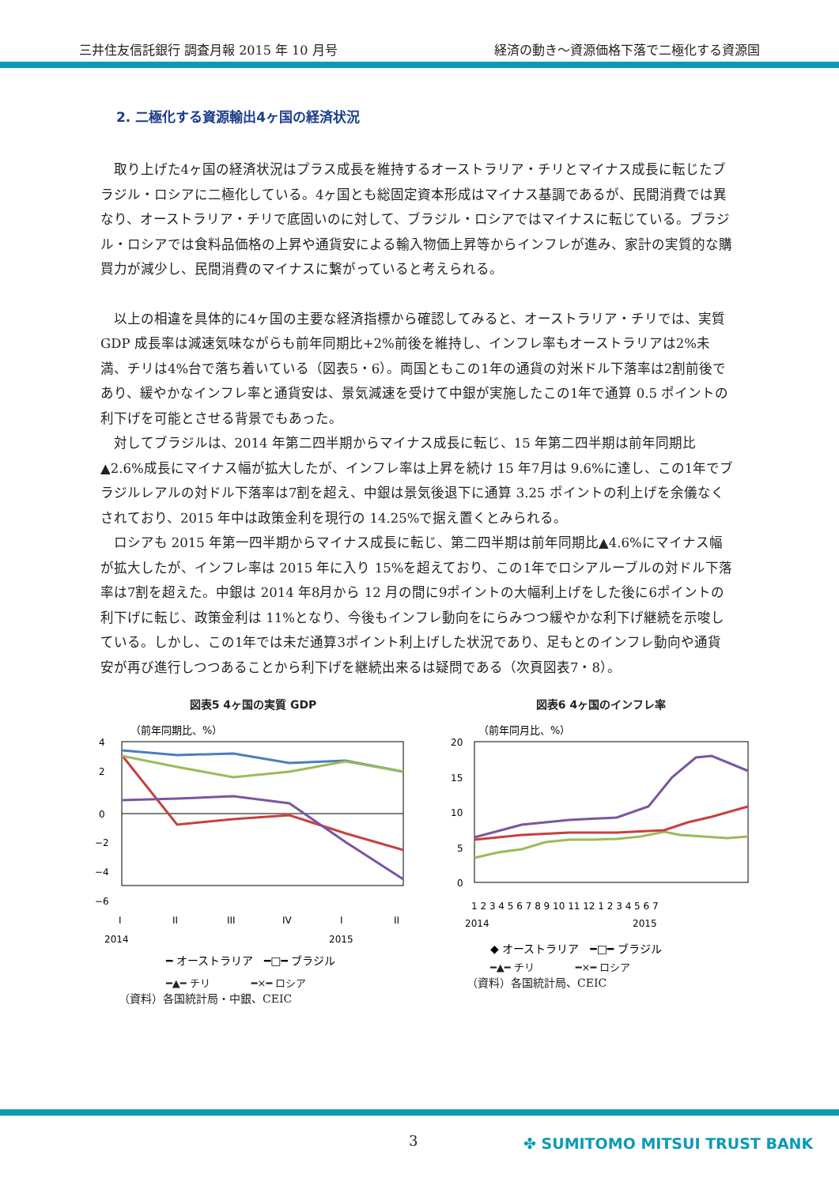三井住友信託銀行 調査月報 2015 年 10 月号 経済の動き～資源価格下落で二極化する資源国
2. 二極化する資源輸出4ヶ国の経済状況
取り上げた4ヶ国の経済状況はプラス成長を維持するオーストラリア・チリとマイナス成長に転じたブラジル・ロシアに二極化している。4ヶ国とも総固定資本形成はマイナス基調であるが、民間消費では異なり、オーストラリア・チリで底固いのに対して、ブラジル・ロシアではマイナスに転じている。ブラジル・ロシアでは食料品価格の上昇や通貨安による輸入物価上昇等からインフレが進み、家計の実質的な購買力が減少し、民間消費のマイナスに繋がっていると考えられる。
以上の相違を具体的に4ヶ国の主要な経済指標から確認してみると、オーストラリア・チリでは、実質 GDP 成長率は減速気味ながらも前年同期比+2%前後を維持し、インフレ率もオーストラリアは2%未満、チリは4%台で落ち着いている（図表5・6）。両国ともこの1年の通貨の対米ドル下落率は2割前後であり、緩やかなインフレ率と通貨安は、景気減速を受けて中銀が実施したこの1年で通算 0.5 ポイントの利下げを可能とさせる背景でもあった。
対してブラジルは、2014 年第二四半期からマイナス成長に転じ、15 年第二四半期は前年同期比▲2.6%成長にマイナス幅が拡大したが、インフレ率は上昇を続け 15 年7月は 9.6%に達し、この1年でブラジルレアルの対ドル下落率は7割を超え、中銀は景気後退下に通算 3.25 ポイントの利上げを余儀なくされており、2015 年中は政策金利を現行の 14.25%で据え置くとみられる。
ロシアも 2015 年第一四半期からマイナス成長に転じ、第二四半期は前年同期比▲4.6%にマイナス幅が拡大したが、インフレ率は 2015 年に入り 15%を超えており、この1年でロシアルーブルの対ドル下落率は7割を超えた。中銀は 2014 年8月から 12 月の間に9ポイントの大幅利上げをした後に6ポイントの利下げに転じ、政策金利は 11%となり、今後もインフレ動向をにらみつつ緩やかな利下げ継続を示唆している。しかし、この1年では未だ通算3ポイント利上げした状況であり、足もとのインフレ動向や通貨安が再び進行しつつあることから利下げを継続出来るは疑問である（次頁図表7・8）。
図表5 4ヶ国の実質 GDP
（前年同期比、%）
4
2
0
−2
−4
−6
I
II
III
IV
I
II
2014
2015
━ オーストラリア　━□━ ブラジル
━▲━ チリ　　　　━×━ ロシア
（資料）各国統計局・中銀、CEIC
図表6 4ヶ国のインフレ率
（前年同月比、%）
20
15
10
5
0
1 2 3 4 5 6 7 8 9 10 11 12 1 2 3 4 5 6 7
2014
2015
◆ オーストラリア　━□━ ブラジル
━▲━ チリ　　　　━×━ ロシア
（資料）各国統計局、CEIC
3 ✤ SUMITOMO MITSUI TRUST BANK